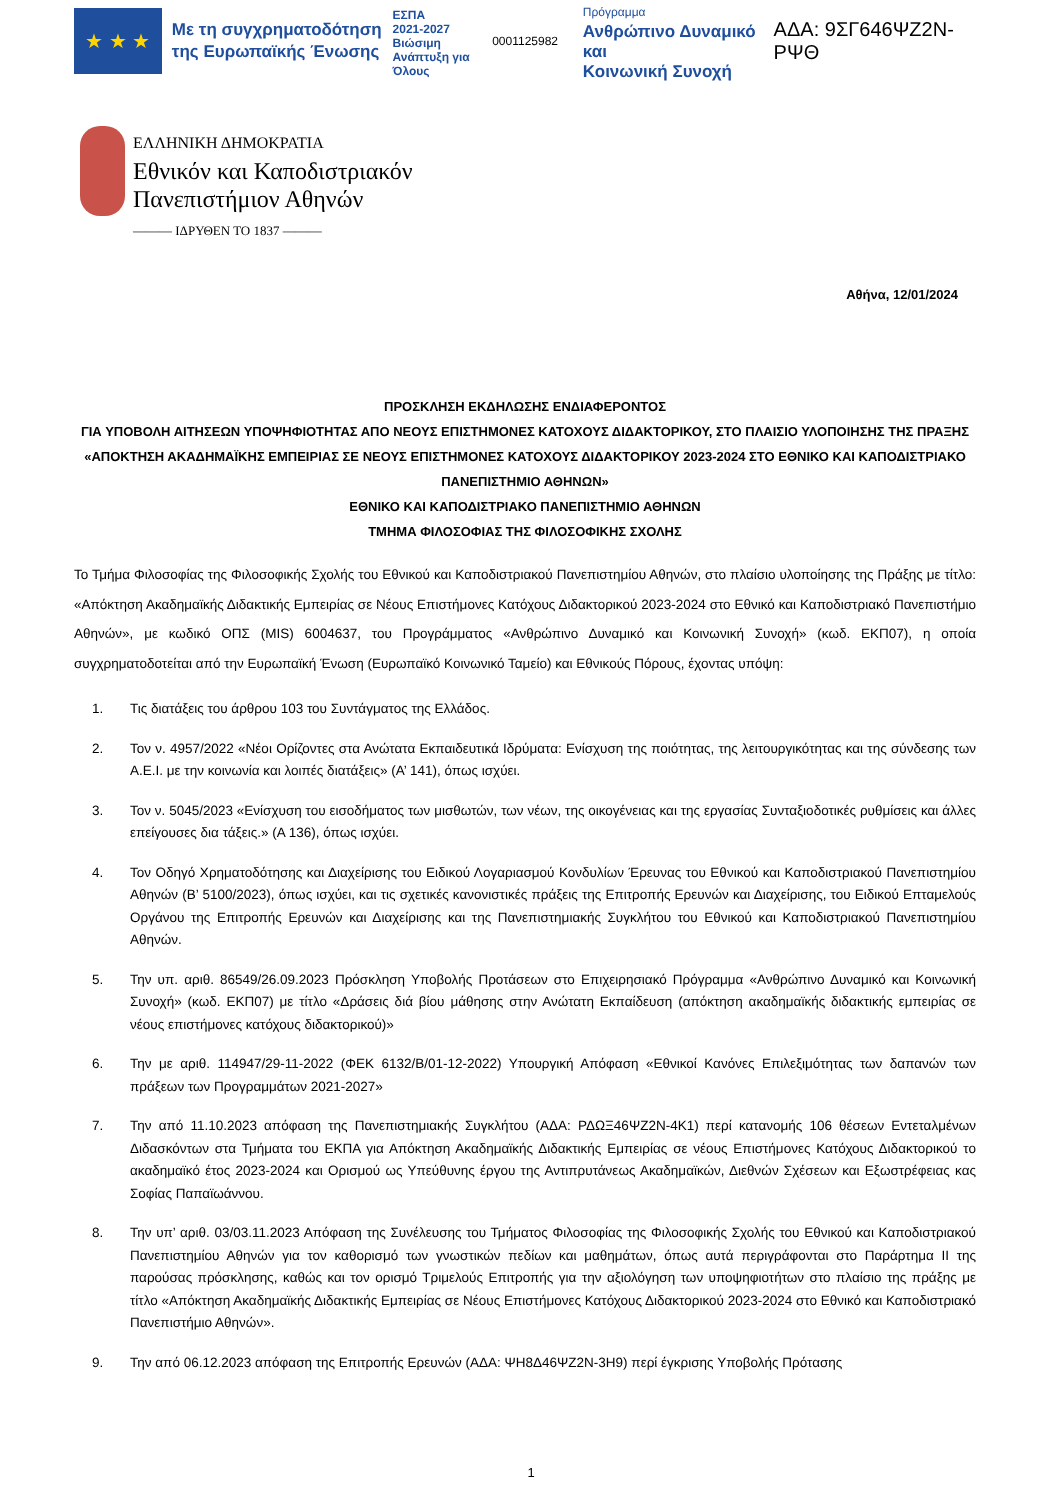★ ★ ★
Με τη συγχρηματοδότηση της Ευρωπαϊκής Ένωσης
ΕΣΠΑ
2021-2027
Βιώσιμη Ανάπτυξη για Όλους
0001125982
Πρόγραμμα
Ανθρώπινο Δυναμικό και
Κοινωνική Συνοχή
ΑΔΑ: 9ΣΓ646ΨΖ2Ν-ΡΨΘ
ΕΛΛΗΝΙΚΗ ΔΗΜΟΚΡΑΤΙΑ
Εθνικόν και Καποδιστριακόν
Πανεπιστήμιον Αθηνών
——— ΙΔΡΥΘΕΝ ΤΟ 1837 ———
Αθήνα, 12/01/2024
ΠΡΟΣΚΛΗΣΗ ΕΚΔΗΛΩΣΗΣ ΕΝΔΙΑΦΕΡΟΝΤΟΣ
ΓΙΑ ΥΠΟΒΟΛΗ ΑΙΤΗΣΕΩΝ ΥΠΟΨΗΦΙΟΤΗΤΑΣ ΑΠΟ ΝΕΟΥΣ ΕΠΙΣΤΗΜΟΝΕΣ ΚΑΤΟΧΟΥΣ ΔΙΔΑΚΤΟΡΙΚΟΥ, ΣΤΟ ΠΛΑΙΣΙΟ ΥΛΟΠΟΙΗΣΗΣ ΤΗΣ ΠΡΑΞΗΣ «ΑΠΟΚΤΗΣΗ ΑΚΑΔΗΜΑΪΚΗΣ ΕΜΠΕΙΡΙΑΣ ΣΕ ΝΕΟΥΣ ΕΠΙΣΤΗΜΟΝΕΣ ΚΑΤΟΧΟΥΣ ΔΙΔΑΚΤΟΡΙΚΟΥ 2023-2024 ΣΤΟ ΕΘΝΙΚΟ ΚΑΙ ΚΑΠΟΔΙΣΤΡΙΑΚΟ ΠΑΝΕΠΙΣΤΗΜΙΟ ΑΘΗΝΩΝ»
ΕΘΝΙΚΟ ΚΑΙ ΚΑΠΟΔΙΣΤΡΙΑΚΟ ΠΑΝΕΠΙΣΤΗΜΙΟ ΑΘΗΝΩΝ
ΤΜΗΜΑ ΦΙΛΟΣΟΦΙΑΣ ΤΗΣ ΦΙΛΟΣΟΦΙΚΗΣ ΣΧΟΛΗΣ
Το Τμήμα Φιλοσοφίας της Φιλοσοφικής Σχολής του Εθνικού και Καποδιστριακού Πανεπιστημίου Αθηνών, στο πλαίσιο υλοποίησης της Πράξης με τίτλο: «Απόκτηση Ακαδημαϊκής Διδακτικής Εμπειρίας σε Νέους Επιστήμονες Κατόχους Διδακτορικού 2023-2024 στο Εθνικό και Καποδιστριακό Πανεπιστήμιο Αθηνών», με κωδικό ΟΠΣ (MIS) 6004637, του Προγράμματος «Ανθρώπινο Δυναμικό και Κοινωνική Συνοχή» (κωδ. ΕΚΠ07), η οποία συγχρηματοδοτείται από την Ευρωπαϊκή Ένωση (Ευρωπαϊκό Κοινωνικό Ταμείο) και Εθνικούς Πόρους, έχοντας υπόψη:
1. Τις διατάξεις του άρθρου 103 του Συντάγματος της Ελλάδος.
2. Τον ν. 4957/2022 «Νέοι Ορίζοντες στα Ανώτατα Εκπαιδευτικά Ιδρύματα: Ενίσχυση της ποιότητας, της λειτουργικότητας και της σύνδεσης των Α.Ε.Ι. με την κοινωνία και λοιπές διατάξεις» (Α’ 141), όπως ισχύει.
3. Τον ν. 5045/2023 «Ενίσχυση του εισοδήματος των μισθωτών, των νέων, της οικογένειας και της εργασίας Συνταξιοδοτικές ρυθμίσεις και άλλες επείγουσες δια τάξεις.» (Α 136), όπως ισχύει.
4. Τον Οδηγό Χρηματοδότησης και Διαχείρισης του Ειδικού Λογαριασμού Κονδυλίων Έρευνας του Εθνικού και Καποδιστριακού Πανεπιστημίου Αθηνών (Β’ 5100/2023), όπως ισχύει, και τις σχετικές κανονιστικές πράξεις της Επιτροπής Ερευνών και Διαχείρισης, του Ειδικού Επταμελούς Οργάνου της Επιτροπής Ερευνών και Διαχείρισης και της Πανεπιστημιακής Συγκλήτου του Εθνικού και Καποδιστριακού Πανεπιστημίου Αθηνών.
5. Την υπ. αριθ. 86549/26.09.2023 Πρόσκληση Υποβολής Προτάσεων στο Επιχειρησιακό Πρόγραμμα «Ανθρώπινο Δυναμικό και Κοινωνική Συνοχή» (κωδ. ΕΚΠ07) με τίτλο «Δράσεις διά βίου μάθησης στην Ανώτατη Εκπαίδευση (απόκτηση ακαδημαϊκής διδακτικής εμπειρίας σε νέους επιστήμονες κατόχους διδακτορικού)»
6. Την με αριθ. 114947/29-11-2022 (ΦΕΚ 6132/Β/01-12-2022) Υπουργική Απόφαση «Εθνικοί Κανόνες Επιλεξιμότητας των δαπανών των πράξεων των Προγραμμάτων 2021-2027»
7. Την από 11.10.2023 απόφαση της Πανεπιστημιακής Συγκλήτου (ΑΔΑ: ΡΔΩΞ46ΨΖ2Ν-4Κ1) περί κατανομής 106 θέσεων Εντεταλμένων Διδασκόντων στα Τμήματα του ΕΚΠΑ για Απόκτηση Ακαδημαϊκής Διδακτικής Εμπειρίας σε νέους Επιστήμονες Κατόχους Διδακτορικού το ακαδημαϊκό έτος 2023-2024 και Ορισμού ως Υπεύθυνης έργου της Αντιπρυτάνεως Ακαδημαϊκών, Διεθνών Σχέσεων και Εξωστρέφειας κας Σοφίας Παπαϊωάννου.
8. Την υπ’ αριθ. 03/03.11.2023 Απόφαση της Συνέλευσης του Τμήματος Φιλοσοφίας της Φιλοσοφικής Σχολής του Εθνικού και Καποδιστριακού Πανεπιστημίου Αθηνών για τον καθορισμό των γνωστικών πεδίων και μαθημάτων, όπως αυτά περιγράφονται στο Παράρτημα ΙΙ της παρούσας πρόσκλησης, καθώς και τον ορισμό Τριμελούς Επιτροπής για την αξιολόγηση των υποψηφιοτήτων στο πλαίσιο της πράξης με τίτλο «Απόκτηση Ακαδημαϊκής Διδακτικής Εμπειρίας σε Νέους Επιστήμονες Κατόχους Διδακτορικού 2023-2024 στο Εθνικό και Καποδιστριακό Πανεπιστήμιο Αθηνών».
9. Την από 06.12.2023 απόφαση της Επιτροπής Ερευνών (ΑΔΑ: ΨΗ8Δ46ΨΖ2Ν-3Η9) περί έγκρισης Υποβολής Πρότασης
1